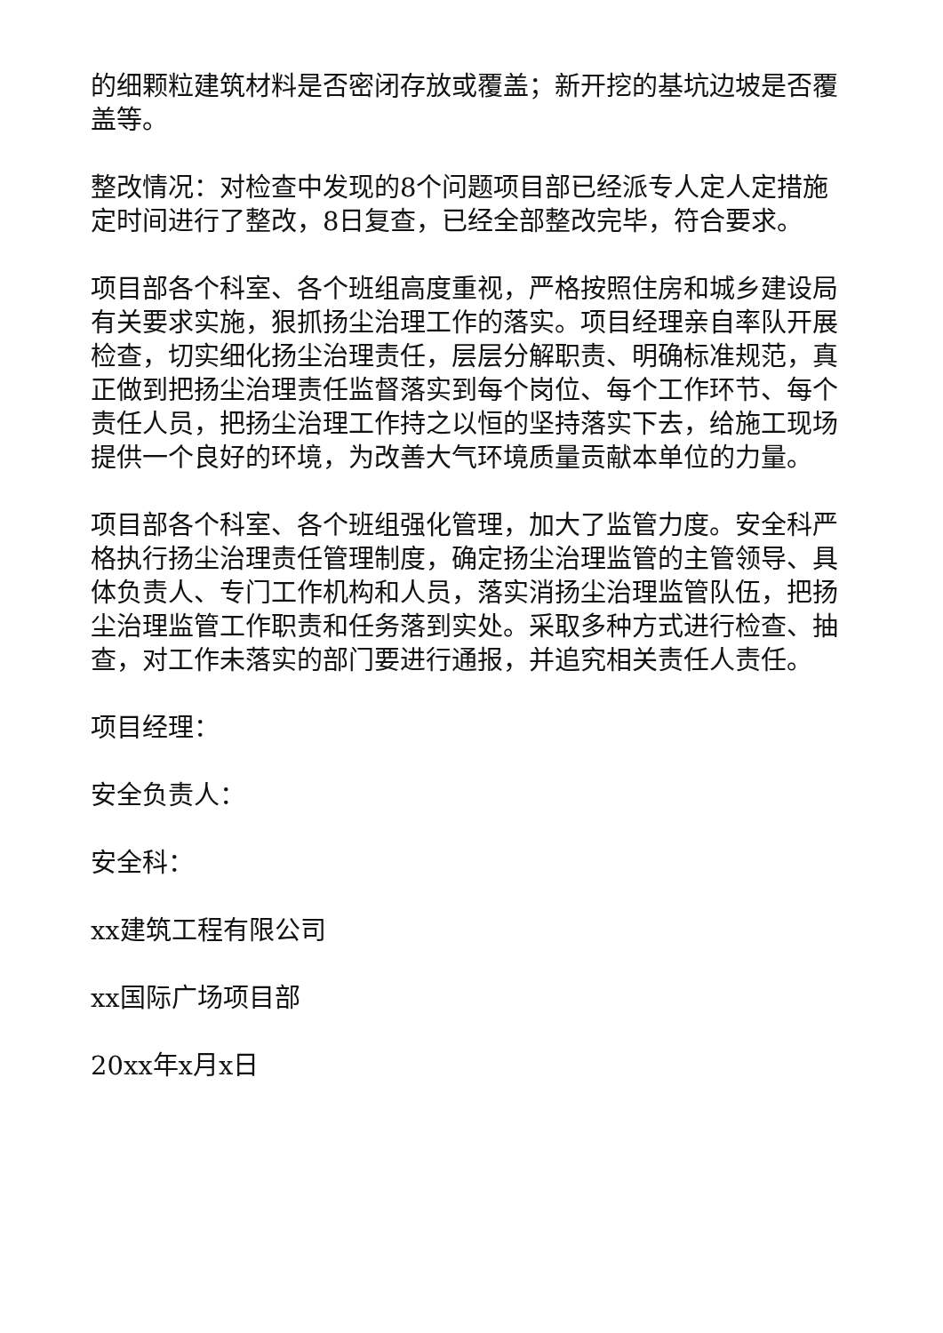的细颗粒建筑材料是否密闭存放或覆盖；新开挖的基坑边坡是否覆盖等。
整改情况：对检查中发现的8个问题项目部已经派专人定人定措施定时间进行了整改，8日复查，已经全部整改完毕，符合要求。
项目部各个科室、各个班组高度重视，严格按照住房和城乡建设局有关要求实施，狠抓扬尘治理工作的落实。项目经理亲自率队开展检查，切实细化扬尘治理责任，层层分解职责、明确标准规范，真正做到把扬尘治理责任监督落实到每个岗位、每个工作环节、每个责任人员，把扬尘治理工作持之以恒的坚持落实下去，给施工现场提供一个良好的环境，为改善大气环境质量贡献本单位的力量。
项目部各个科室、各个班组强化管理，加大了监管力度。安全科严格执行扬尘治理责任管理制度，确定扬尘治理监管的主管领导、具体负责人、专门工作机构和人员，落实消扬尘治理监管队伍，把扬尘治理监管工作职责和任务落到实处。采取多种方式进行检查、抽查，对工作未落实的部门要进行通报，并追究相关责任人责任。
项目经理：
安全负责人：
安全科：
xx建筑工程有限公司
xx国际广场项目部
20xx年x月x日